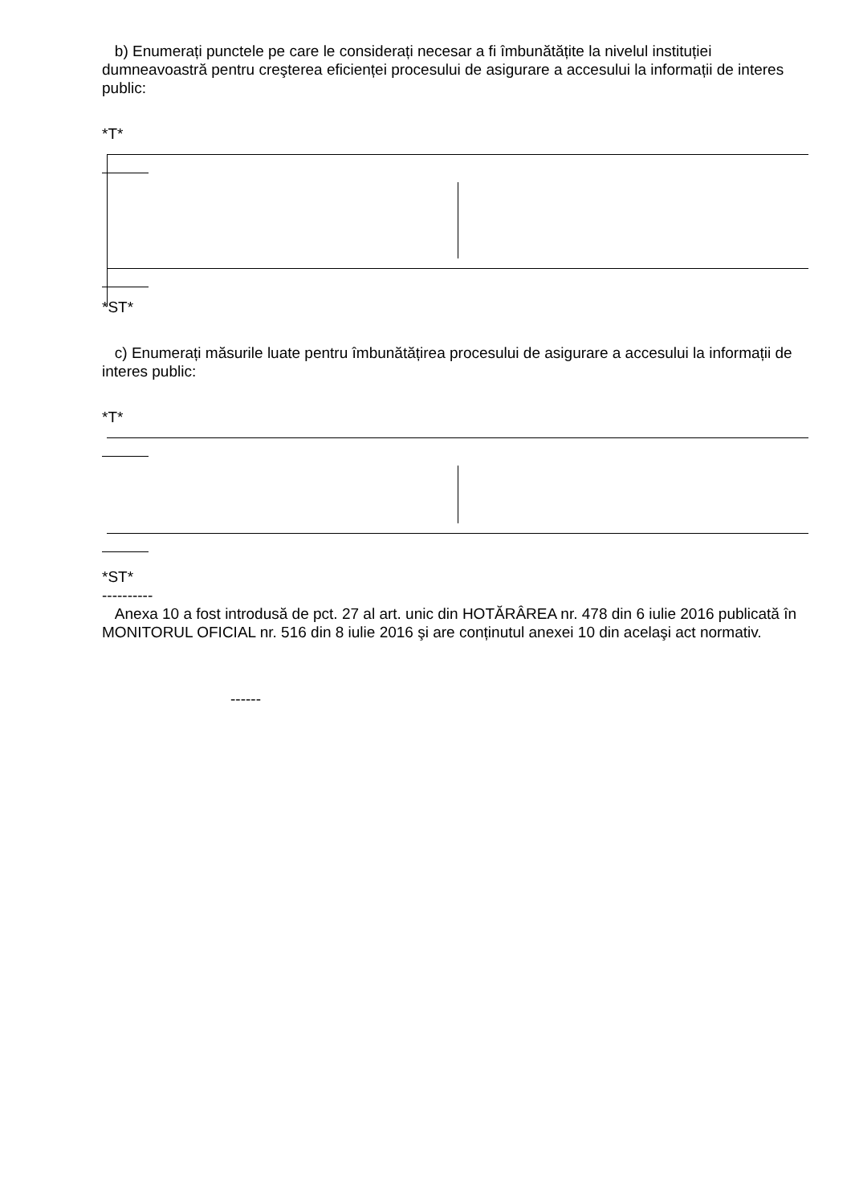b) Enumerați punctele pe care le considerați necesar a fi îmbunătățite la nivelul instituției dumneavoastră pentru creşterea eficienței procesului de asigurare a accesului la informații de interes public:
*T*
*ST*
c) Enumerați măsurile luate pentru îmbunătățirea procesului de asigurare a accesului la informații de interes public:
*T*
*ST*
----------
Anexa 10 a fost introdusă de pct. 27 al art. unic din HOTĂRÂREA nr. 478 din 6 iulie 2016 publicată în MONITORUL OFICIAL nr. 516 din 8 iulie 2016 şi are conținutul anexei 10 din acelaşi act normativ.
------